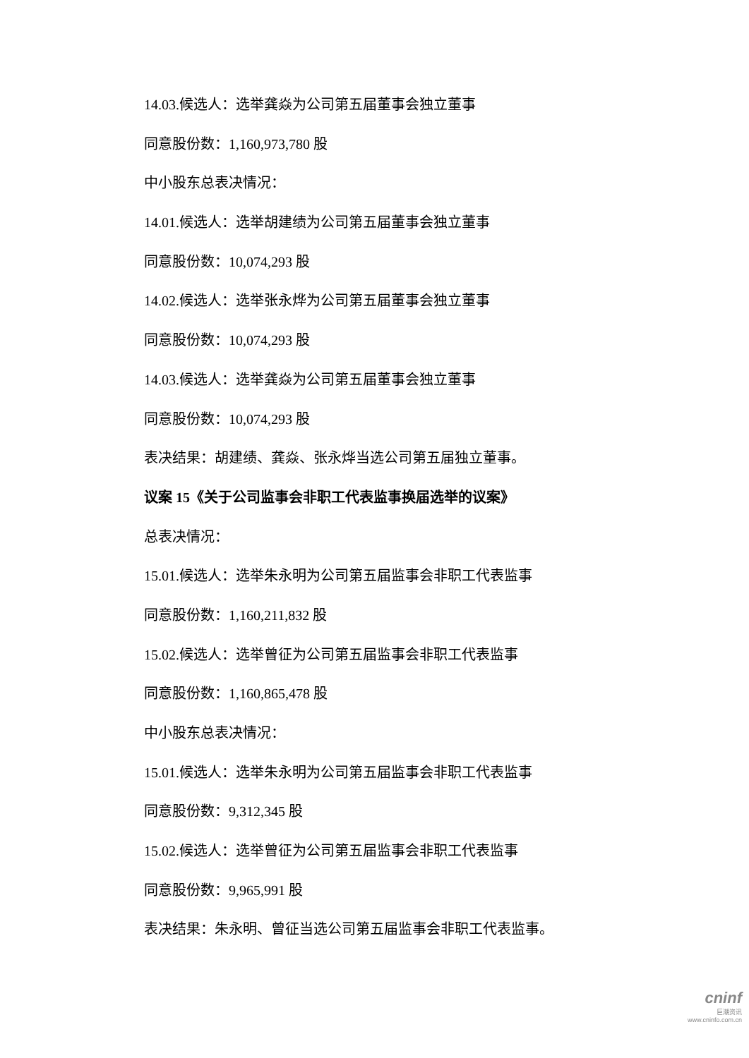14.03.候选人：选举龚焱为公司第五届董事会独立董事
同意股份数：1,160,973,780 股
中小股东总表决情况：
14.01.候选人：选举胡建绩为公司第五届董事会独立董事
同意股份数：10,074,293 股
14.02.候选人：选举张永烨为公司第五届董事会独立董事
同意股份数：10,074,293 股
14.03.候选人：选举龚焱为公司第五届董事会独立董事
同意股份数：10,074,293 股
表决结果：胡建绩、龚焱、张永烨当选公司第五届独立董事。
议案 15《关于公司监事会非职工代表监事换届选举的议案》
总表决情况：
15.01.候选人：选举朱永明为公司第五届监事会非职工代表监事
同意股份数：1,160,211,832 股
15.02.候选人：选举曾征为公司第五届监事会非职工代表监事
同意股份数：1,160,865,478 股
中小股东总表决情况：
15.01.候选人：选举朱永明为公司第五届监事会非职工代表监事
同意股份数：9,312,345 股
15.02.候选人：选举曾征为公司第五届监事会非职工代表监事
同意股份数：9,965,991 股
表决结果：朱永明、曾征当选公司第五届监事会非职工代表监事。
cninf
巨潮资讯
www.cninfo.com.cn